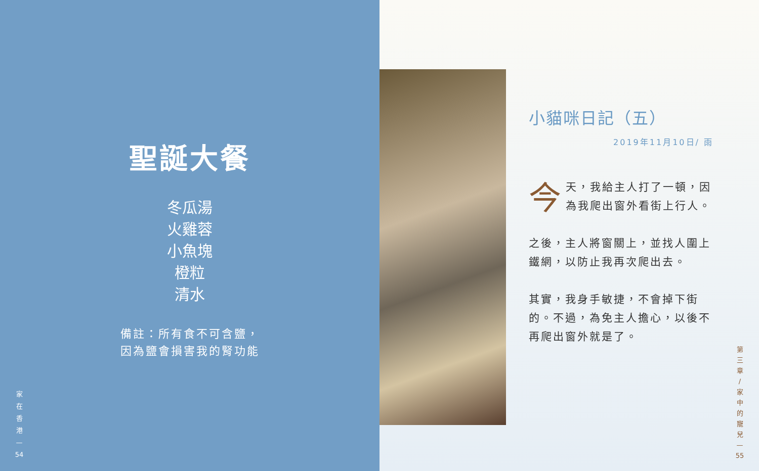聖誕大餐
冬瓜湯
火雞蓉
小魚塊
橙粒
清水
備註：所有食不可含鹽，
因為鹽會損害我的腎功能
家
在
香
港
—
54
小貓咪日記（五）
2019年11月10日/ 雨
今天，我給主人打了一頓，因為我爬出窗外看街上行人。
之後，主人將窗關上，並找人圍上鐵網，以防止我再次爬出去。
其實，我身手敏捷，不會掉下街的。不過，為免主人擔心，以後不再爬出窗外就是了。
第
三
章
/
家
中
的
寵
兒
—
55